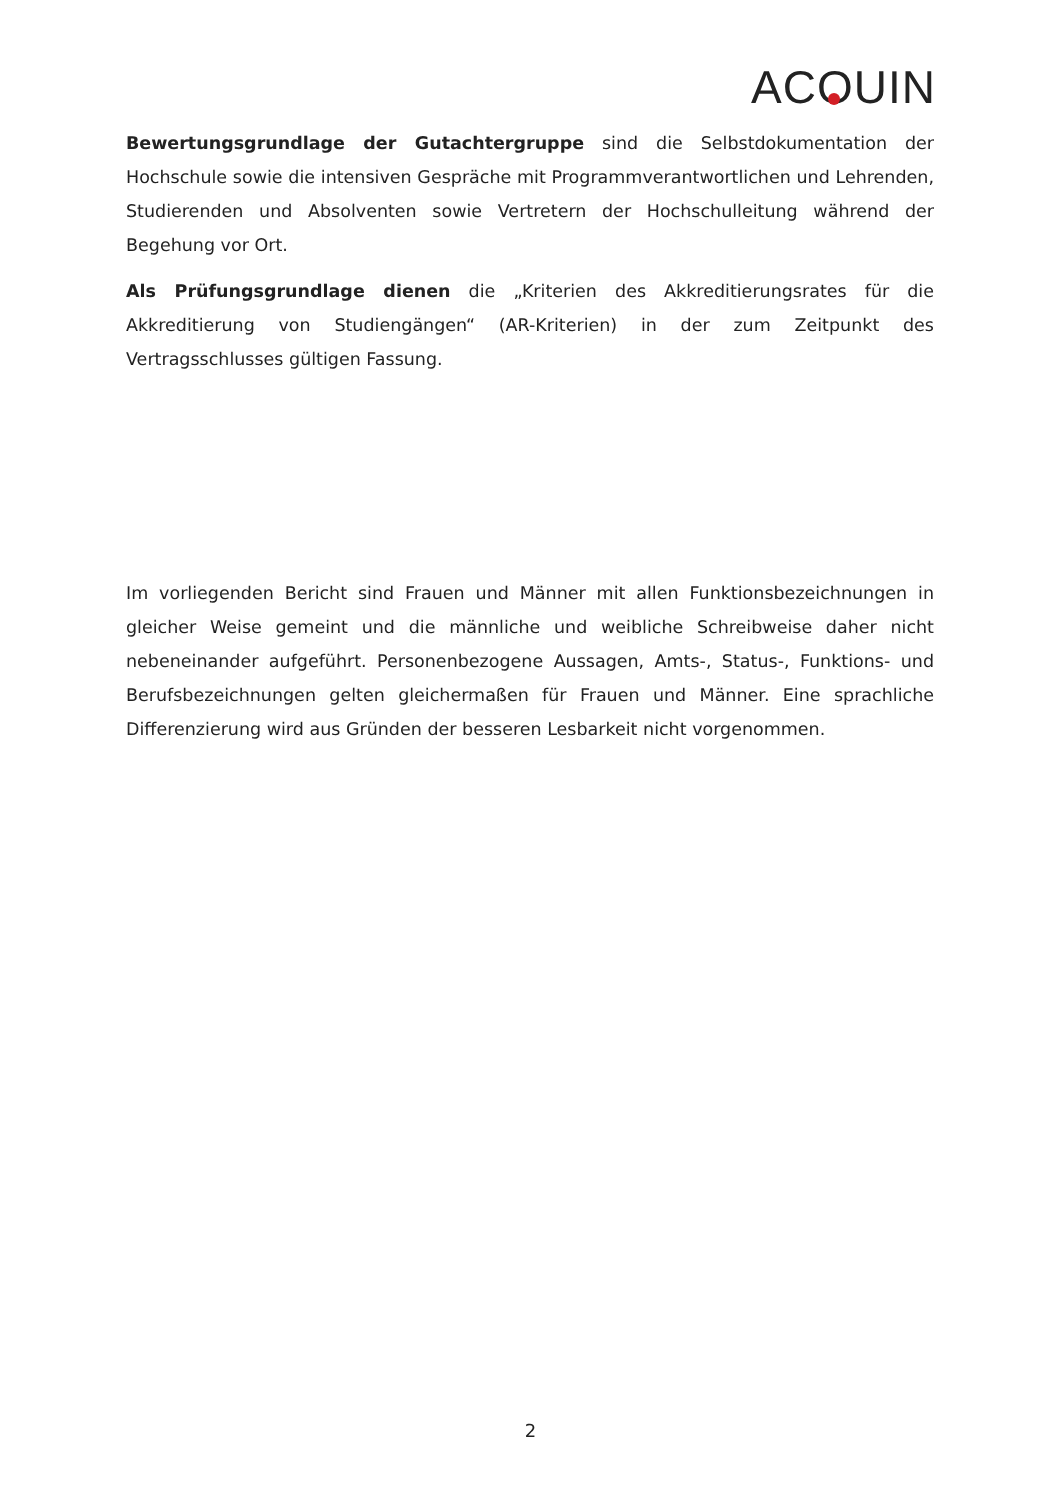ACO UIN
Bewertungsgrundlage der Gutachtergruppe sind die Selbstdokumentation der Hochschule sowie die intensiven Gespräche mit Programmverantwortlichen und Lehrenden, Studierenden und Absolventen sowie Vertretern der Hochschulleitung während der Begehung vor Ort.
Als Prüfungsgrundlage dienen die „Kriterien des Akkreditierungsrates für die Akkreditierung von Studiengängen“ (AR-Kriterien) in der zum Zeitpunkt des Vertragsschlusses gültigen Fassung.
Im vorliegenden Bericht sind Frauen und Männer mit allen Funktionsbezeichnungen in gleicher Weise gemeint und die männliche und weibliche Schreibweise daher nicht nebeneinander aufgeführt. Personenbezogene Aussagen, Amts-, Status-, Funktions- und Berufsbezeichnungen gelten gleichermaßen für Frauen und Männer. Eine sprachliche Differenzierung wird aus Gründen der besseren Lesbarkeit nicht vorgenommen.
2